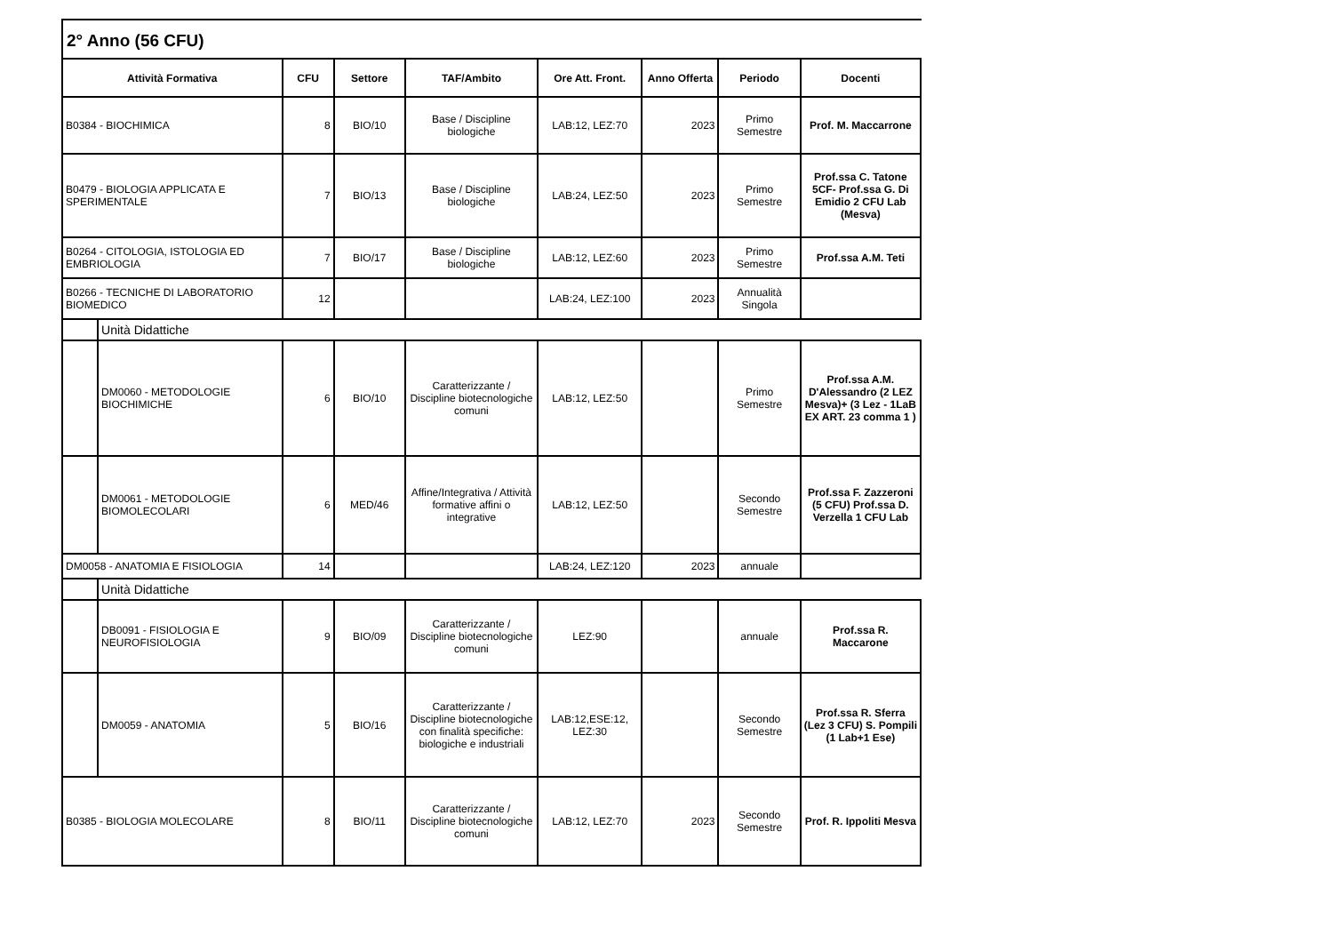2° Anno (56 CFU)
| Attività Formativa | | CFU | Settore | TAF/Ambito | Ore Att. Front. | Anno Offerta | Periodo | Docenti |
| --- | --- | --- | --- | --- | --- | --- | --- | --- |
| B0384 - BIOCHIMICA | | 8 | BIO/10 | Base / Discipline biologiche | LAB:12, LEZ:70 | 2023 | Primo Semestre | Prof. M. Maccarrone |
| B0479 - BIOLOGIA APPLICATA E SPERIMENTALE | | 7 | BIO/13 | Base / Discipline biologiche | LAB:24, LEZ:50 | 2023 | Primo Semestre | Prof.ssa C. Tatone 5CF- Prof.ssa G. Di Emidio 2 CFU Lab (Mesva) |
| B0264 - CITOLOGIA, ISTOLOGIA ED EMBRIOLOGIA | | 7 | BIO/17 | Base / Discipline biologiche | LAB:12, LEZ:60 | 2023 | Primo Semestre | Prof.ssa A.M. Teti |
| B0266 - TECNICHE DI LABORATORIO BIOMEDICO | | 12 | | | LAB:24, LEZ:100 | 2023 | Annualità Singola | |
| | Unità Didattiche | | | | | | | |
| | DM0060 - METODOLOGIE BIOCHIMICHE | 6 | BIO/10 | Caratterizzante / Discipline biotecnologiche comuni | LAB:12, LEZ:50 | | Primo Semestre | Prof.ssa A.M. D'Alessandro (2 LEZ Mesva)+ (3 Lez - 1LaB EX ART. 23 comma 1 ) |
| | DM0061 - METODOLOGIE BIOMOLECOLARI | 6 | MED/46 | Affine/Integrativa / Attività formative affini o integrative | LAB:12, LEZ:50 | | Secondo Semestre | Prof.ssa F. Zazzeroni (5 CFU) Prof.ssa D. Verzella 1 CFU Lab |
| DM0058 - ANATOMIA E FISIOLOGIA | | 14 | | | LAB:24, LEZ:120 | 2023 | annuale | |
| | Unità Didattiche | | | | | | | |
| | DB0091 - FISIOLOGIA E NEUROFISIOLOGIA | 9 | BIO/09 | Caratterizzante / Discipline biotecnologiche comuni | LEZ:90 | | annuale | Prof.ssa R. Maccarone |
| | DM0059 - ANATOMIA | 5 | BIO/16 | Caratterizzante / Discipline biotecnologiche con finalità specifiche: biologiche e industriali | LAB:12,ESE:12, LEZ:30 | | Secondo Semestre | Prof.ssa R. Sferra (Lez 3 CFU) S. Pompili (1 Lab+1 Ese) |
| B0385 - BIOLOGIA MOLECOLARE | | 8 | BIO/11 | Caratterizzante / Discipline biotecnologiche comuni | LAB:12, LEZ:70 | 2023 | Secondo Semestre | Prof. R. Ippoliti Mesva |